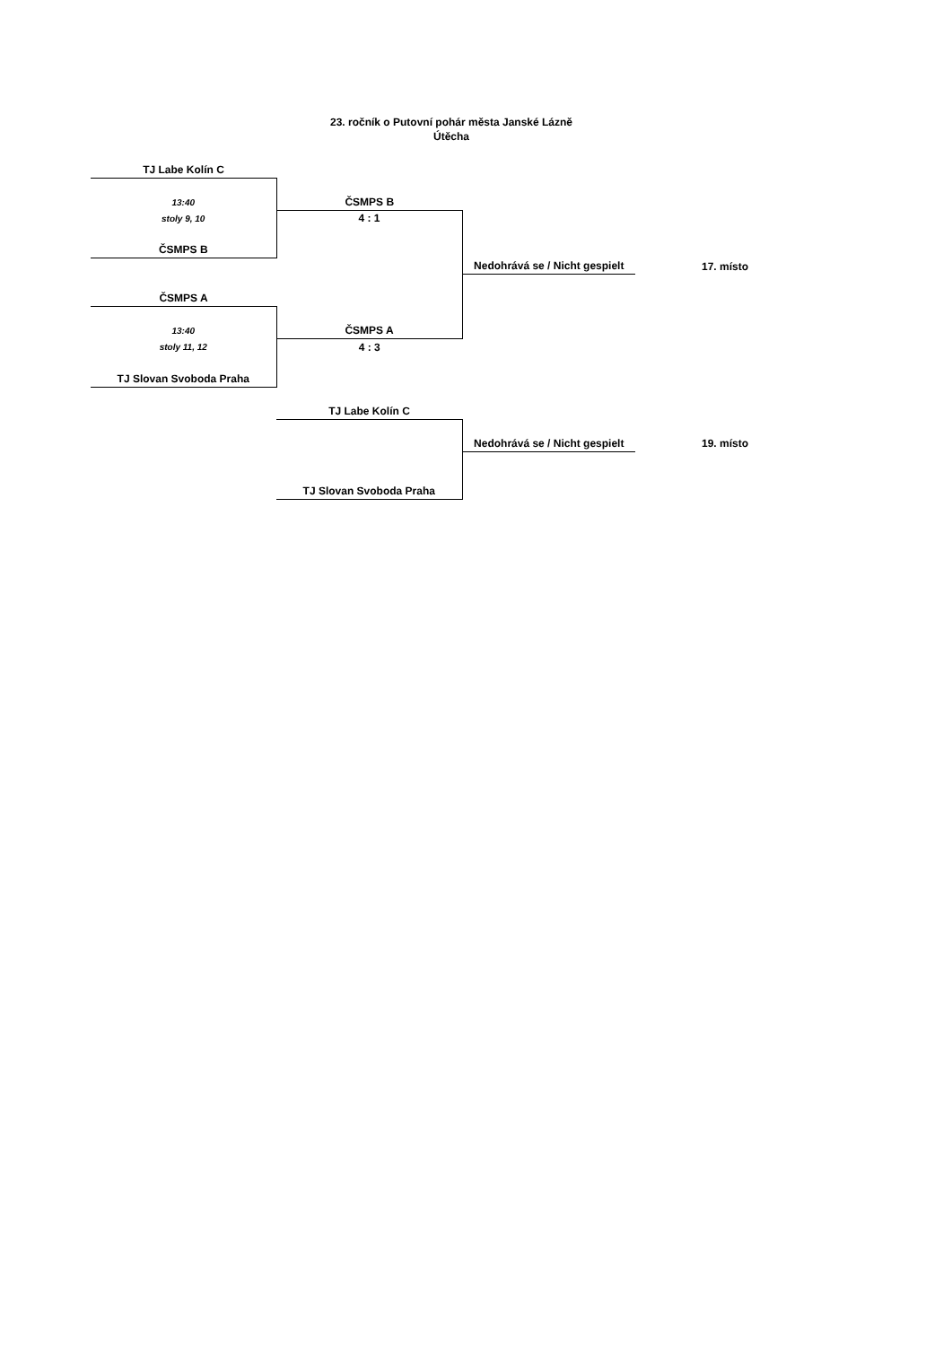23. ročník o Putovní pohár města Janské Lázně
Útěcha
| TJ Labe Kolín C | | | |
| 13:40 | ČSMPS B | | |
| stoly 9, 10 | 4 : 1 | | |
| ČSMPS B | | | |
| | | Nedohrává se / Nicht gespielt | 17. místo |
| ČSMPS A | | | |
| 13:40 | ČSMPS A | | |
| stoly 11, 12 | 4 : 3 | | |
| TJ Slovan Svoboda Praha | | | |
| | TJ Labe Kolín C | | |
| | | Nedohrává se / Nicht gespielt | 19. místo |
| | TJ Slovan Svoboda Praha | | |